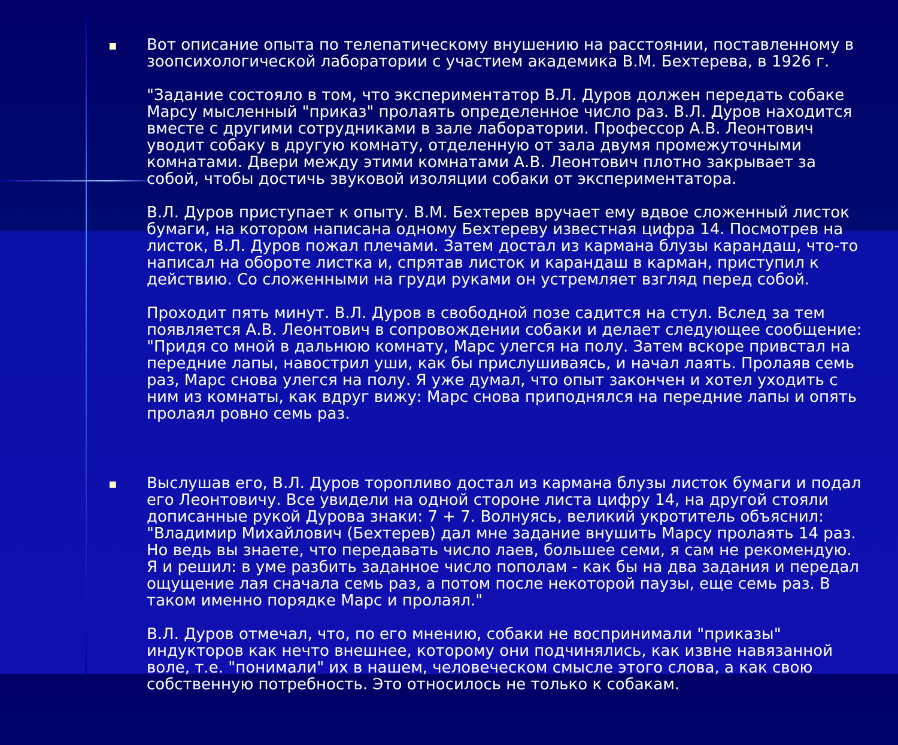■
Вот описание опыта по телепатическому внушению на расстоянии, поставленному в зоопсихологической лаборатории с участием академика В.М. Бехтерева, в 1926 г.
"Задание состояло в том, что экспериментатор В.Л. Дуров должен передать собаке Марсу мысленный "приказ" пролаять определенное число раз. В.Л. Дуров находится вместе с другими сотрудниками в зале лаборатории. Профессор А.В. Леонтович уводит собаку в другую комнату, отделенную от зала двумя промежуточными комнатами. Двери между этими комнатами А.В. Леонтович плотно закрывает за собой, чтобы достичь звуковой изоляции собаки от экспериментатора.
В.Л. Дуров приступает к опыту. В.М. Бехтерев вручает ему вдвое сложенный листок бумаги, на котором написана одному Бехтереву известная цифра 14. Посмотрев на листок, В.Л. Дуров пожал плечами. Затем достал из кармана блузы карандаш, что-то написал на обороте листка и, спрятав листок и карандаш в карман, приступил к действию. Со сложенными на груди руками он устремляет взгляд перед собой.
Проходит пять минут. В.Л. Дуров в свободной позе садится на стул. Вслед за тем появляется А.В. Леонтович в сопровождении собаки и делает следующее сообщение: "Придя со мной в дальнюю комнату, Марс улегся на полу. Затем вскоре привстал на передние лапы, навострил уши, как бы прислушиваясь, и начал лаять. Пролаяв семь раз, Марс снова улегся на полу. Я уже думал, что опыт закончен и хотел уходить с ним из комнаты, как вдруг вижу: Марс снова приподнялся на передние лапы и опять пролаял ровно семь раз.
■
Выслушав его, В.Л. Дуров торопливо достал из кармана блузы листок бумаги и подал его Леонтовичу. Все увидели на одной стороне листа цифру 14, на другой стояли дописанные рукой Дурова знаки: 7 + 7. Волнуясь, великий укротитель объяснил: "Владимир Михайлович (Бехтерев) дал мне задание внушить Марсу пролаять 14 раз. Но ведь вы знаете, что передавать число лаев, большее семи, я сам не рекомендую. Я и решил: в уме разбить заданное число пополам - как бы на два задания и передал ощущение лая сначала семь раз, а потом после некоторой паузы, еще семь раз. В таком именно порядке Марс и пролаял."
В.Л. Дуров отмечал, что, по его мнению, собаки не воспринимали "приказы" индукторов как нечто внешнее, которому они подчинялись, как извне навязанной воле, т.е. "понимали" их в нашем, человеческом смысле этого слова, а как свою собственную потребность. Это относилось не только к собакам.